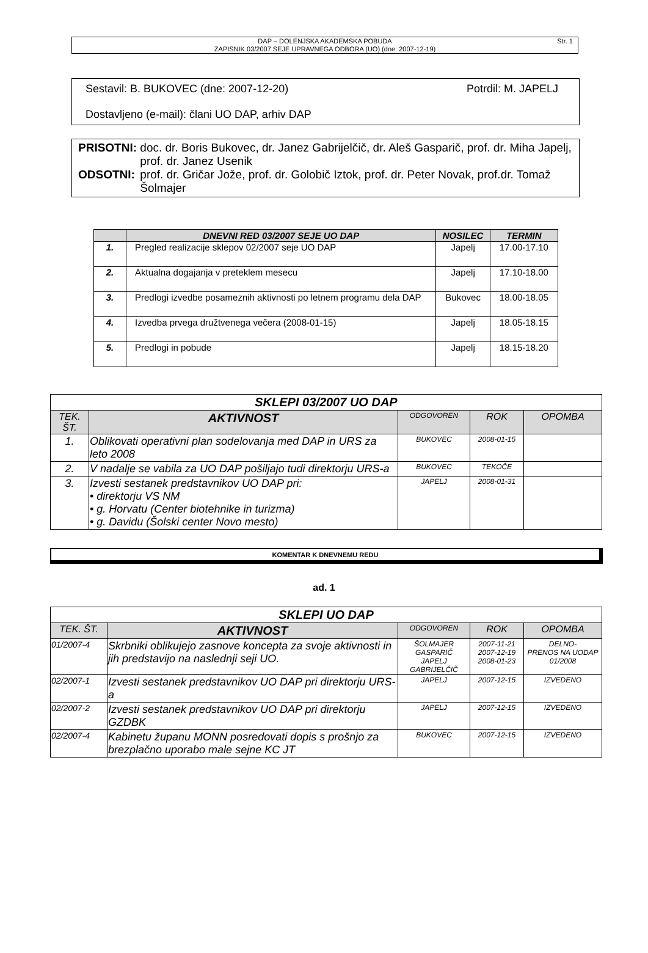DAP – DOLENJSKA AKADEMSKA POBUDA
ZAPISNIK 03/2007 SEJE UPRAVNEGA ODBORA (UO) (dne: 2007-12-19)
Str. 1
Sestavil: B. BUKOVEC (dne: 2007-12-20) Potrdil: M. JAPELJ
Dostavljeno (e-mail): člani UO DAP, arhiv DAP
| PRISOTNI: | doc. dr. Boris Bukovec, dr. Janez Gabrijelčič, dr. Aleš Gasparič, prof. dr. Miha Japelj, prof. dr. Janez Usenik |
| ODSOTNI: | prof. dr. Gričar Jože, prof. dr. Golobič Iztok, prof. dr. Peter Novak, prof.dr. Tomaž Šolmajer |
| | DNEVNI RED 03/2007 SEJE UO DAP | NOSILEC | TERMIN |
| --- | --- | --- | --- |
| 1. | Pregled realizacije sklepov 02/2007 seje UO DAP | Japelj | 17.00-17.10 |
| 2. | Aktualna dogajanja v preteklem mesecu | Japelj | 17.10-18.00 |
| 3. | Predlogi izvedbe posameznih aktivnosti po letnem programu dela DAP | Bukovec | 18.00-18.05 |
| 4. | Izvedba prvega družtvenega večera (2008-01-15) | Japelj | 18.05-18.15 |
| 5. | Predlogi in pobude | Japelj | 18.15-18.20 |
| SKLEPI 03/2007 UO DAP | | | | |
| --- | --- | --- | --- | --- |
| TEK. ŠT. | AKTIVNOST | ODGOVOREN | ROK | OPOMBA |
| 1. | Oblikovati operativni plan sodelovanja med DAP in URS za leto 2008 | BUKOVEC | 2008-01-15 | |
| 2. | V nadalje se vabila za UO DAP pošiljajo tudi direktorju URS-a | BUKOVEC | TEKOČE | |
| 3. | Izvesti sestanek predstavnikov UO DAP pri: • direktorju VS NM • g. Horvatu (Center biotehnike in turizma) • g. Davidu (Šolski center Novo mesto) | JAPELJ | 2008-01-31 | |
KOMENTAR K DNEVNEMU REDU
ad. 1
| SKLEPI UO DAP | | | | |
| --- | --- | --- | --- | --- |
| TEK. ŠT. | AKTIVNOST | ODGOVOREN | ROK | OPOMBA |
| 01/2007-4 | Skrbniki oblikujejo zasnove koncepta za svoje aktivnosti in jih predstavijo na naslednji seji UO. | ŠOLMAJER GASPARIČ JAPELJ GABRIJELČIČ | 2007-11-21 2007-12-19 2008-01-23 | DELNO- PRENOS NA UODAP 01/2008 |
| 02/2007-1 | Izvesti sestanek predstavnikov UO DAP pri direktorju URS-a | JAPELJ | 2007-12-15 | IZVEDENO |
| 02/2007-2 | Izvesti sestanek predstavnikov UO DAP pri direktorju GZDBK | JAPELJ | 2007-12-15 | IZVEDENO |
| 02/2007-4 | Kabinetu županu MONN posredovati dopis s prošnjo za brezplačno uporabo male sejne KC JT | BUKOVEC | 2007-12-15 | IZVEDENO |